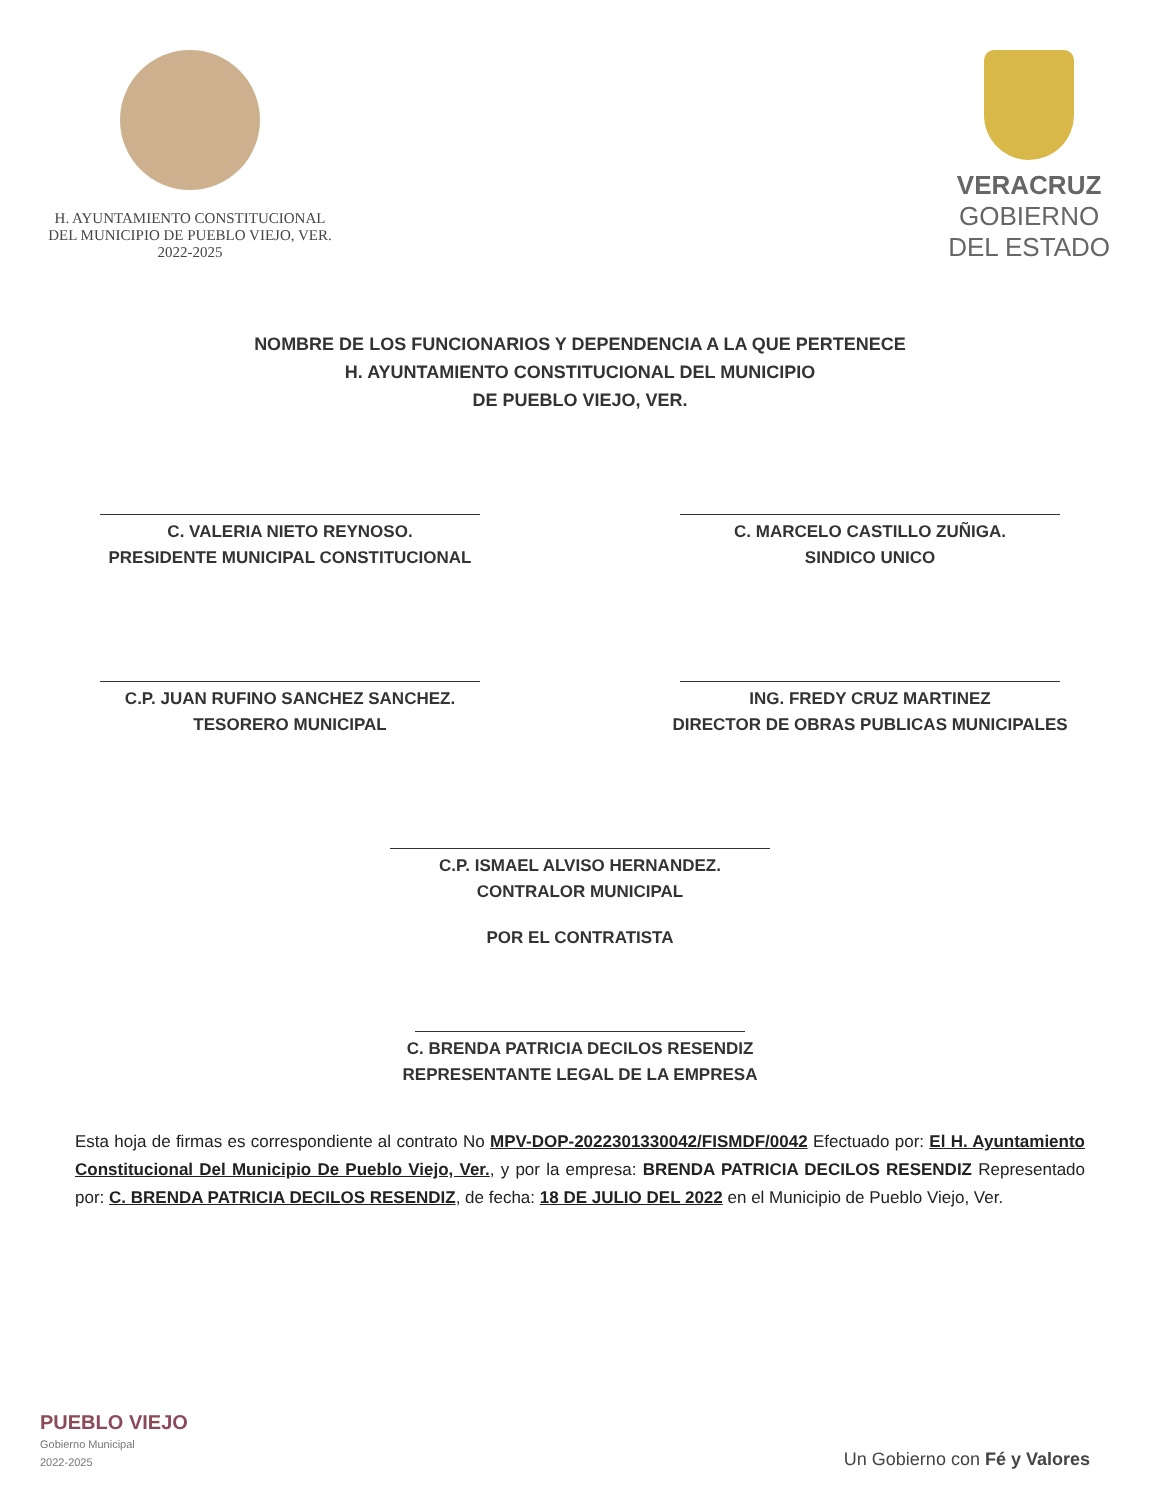H. AYUNTAMIENTO CONSTITUCIONAL
DEL MUNICIPIO DE PUEBLO VIEJO, VER.
2022-2025
VERACRUZ
GOBIERNO
DEL ESTADO
NOMBRE DE LOS FUNCIONARIOS Y DEPENDENCIA A LA QUE PERTENECE
H. AYUNTAMIENTO CONSTITUCIONAL DEL MUNICIPIO
DE PUEBLO VIEJO, VER.
C. VALERIA NIETO REYNOSO.
PRESIDENTE MUNICIPAL CONSTITUCIONAL
C. MARCELO CASTILLO ZUÑIGA.
SINDICO UNICO
C.P. JUAN RUFINO SANCHEZ SANCHEZ.
TESORERO MUNICIPAL
ING. FREDY CRUZ MARTINEZ
DIRECTOR DE OBRAS PUBLICAS MUNICIPALES
C.P. ISMAEL ALVISO HERNANDEZ.
CONTRALOR MUNICIPAL
POR EL CONTRATISTA
C. BRENDA PATRICIA DECILOS RESENDIZ
REPRESENTANTE LEGAL DE LA EMPRESA
Esta hoja de firmas es correspondiente al contrato No MPV-DOP-2022301330042/FISMDF/0042 Efectuado por: El H. Ayuntamiento Constitucional Del Municipio De Pueblo Viejo, Ver., y por la empresa: BRENDA PATRICIA DECILOS RESENDIZ Representado por: C. BRENDA PATRICIA DECILOS RESENDIZ, de fecha: 18 DE JULIO DEL 2022 en el Municipio de Pueblo Viejo, Ver.
PUEBLO VIEJO
Gobierno Municipal
2022-2025
Un Gobierno con Fé y Valores